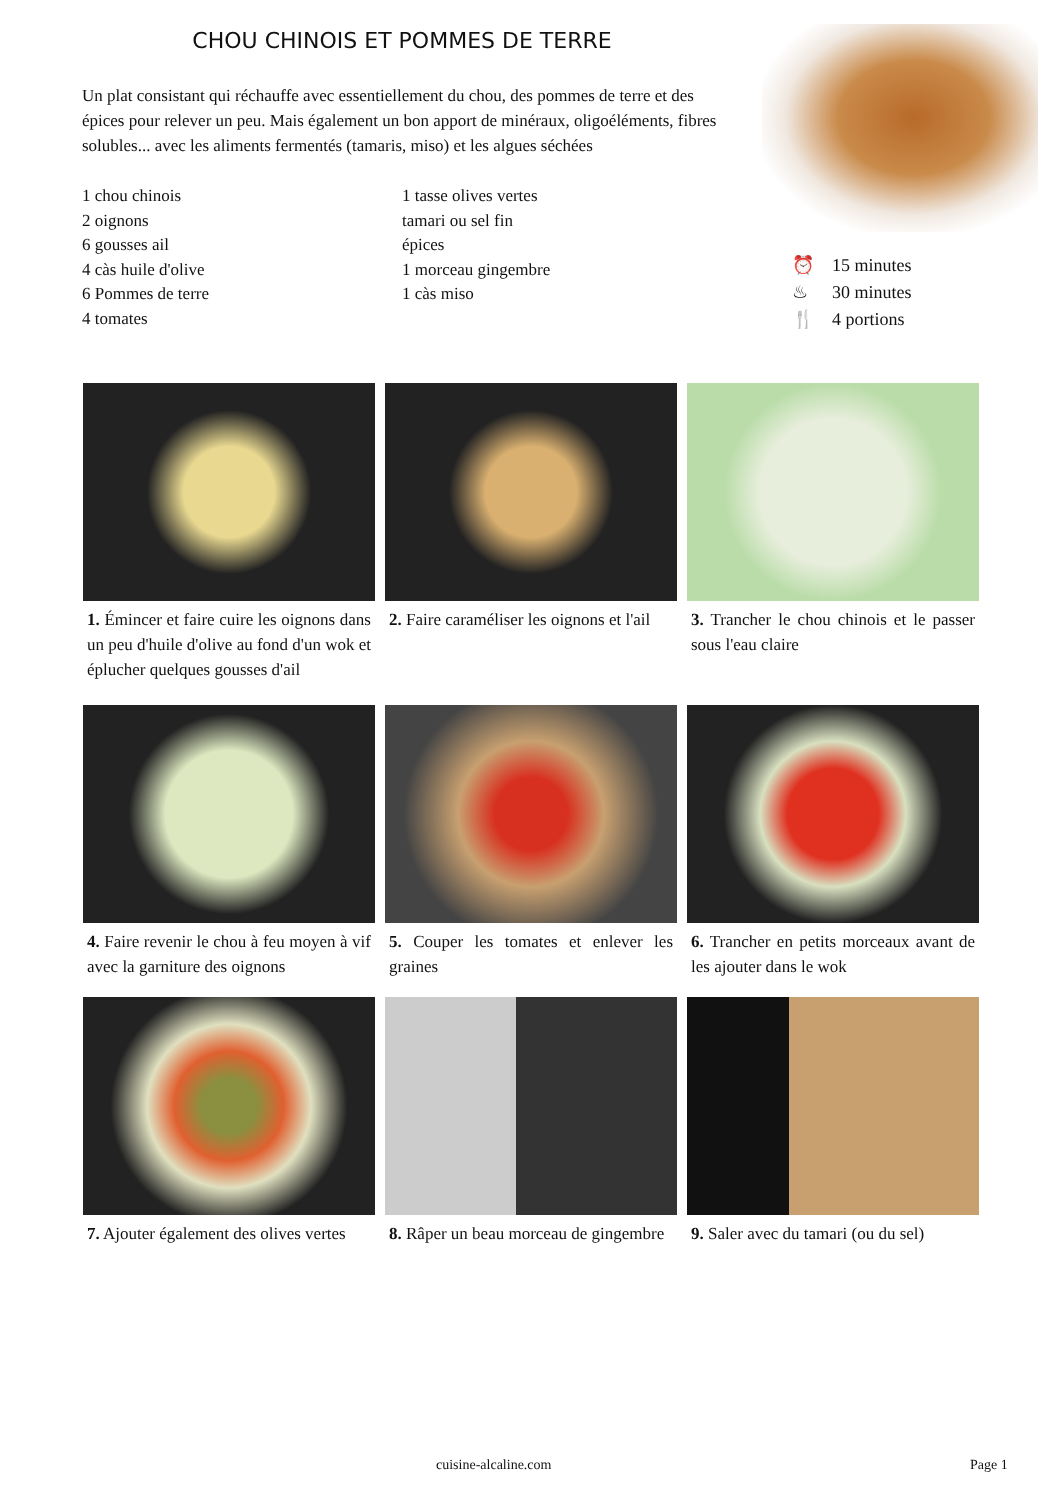CHOU CHINOIS ET POMMES DE TERRE
Un plat consistant qui réchauffe avec essentiellement du chou, des pommes de terre et des épices pour relever un peu. Mais également un bon apport de minéraux, oligoéléments, fibres solubles... avec les aliments fermentés (tamaris, miso) et les algues séchées
1 chou chinois
2 oignons
6 gousses ail
4 càs huile d'olive
6 Pommes de terre
4 tomates
1 tasse olives vertes
tamari ou sel fin
épices
1 morceau gingembre
1 càs miso
⏰ 15 minutes
♨ 30 minutes
🍴 4 portions
1. Émincer et faire cuire les oignons dans un peu d'huile d'olive au fond d'un wok et éplucher quelques gousses d'ail
2. Faire caraméliser les oignons et l'ail
3. Trancher le chou chinois et le passer sous l'eau claire
4. Faire revenir le chou à feu moyen à vif avec la garniture des oignons
5. Couper les tomates et enlever les graines
6. Trancher en petits morceaux avant de les ajouter dans le wok
7. Ajouter également des olives vertes
8. Râper un beau morceau de gingembre
9. Saler avec du tamari (ou du sel)
cuisine-alcaline.com Page 1